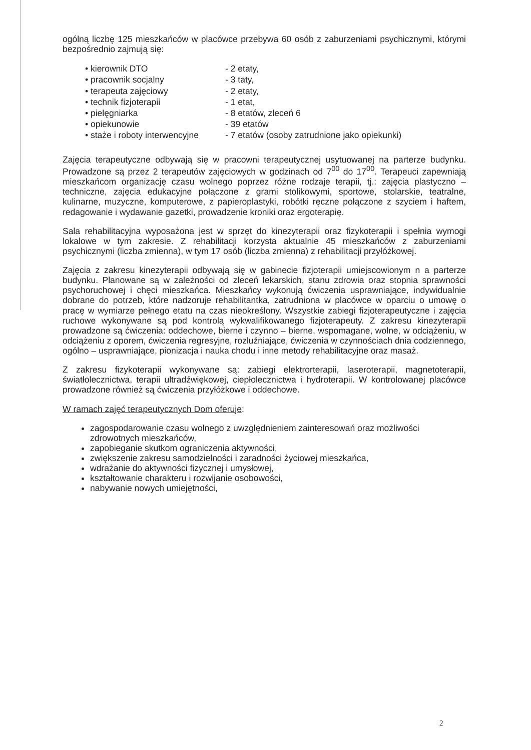ogólną liczbę 125 mieszkańców w placówce przebywa 60 osób z zaburzeniami psychicznymi, którymi bezpośrednio zajmują się:
| • kierownik DTO | - 2 etaty, |
| • pracownik socjalny | - 3 taty, |
| • terapeuta zajęciowy | - 2 etaty, |
| • technik fizjoterapii | - 1 etat, |
| • pielęgniarka | - 8 etatów, zleceń 6 |
| • opiekunowie | - 39 etatów |
| • staże i roboty interwencyjne | - 7 etatów (osoby zatrudnione jako opiekunki) |
Zajęcia terapeutyczne odbywają się w pracowni terapeutycznej usytuowanej na parterze budynku. Prowadzone są przez 2 terapeutów zajęciowych w godzinach od 7<sup>00</sup> do 17<sup>00</sup>. Terapeuci zapewniają mieszkańcom organizację czasu wolnego poprzez różne rodzaje terapii, tj.: zajęcia plastyczno – techniczne, zajęcia edukacyjne połączone z grami stolikowymi, sportowe, stolarskie, teatralne, kulinarne, muzyczne, komputerowe, z papieroplastyki, robótki ręczne połączone z szyciem i haftem, redagowanie i wydawanie gazetki, prowadzenie kroniki oraz ergoterapię.
Sala rehabilitacyjna wyposażona jest w sprzęt do kinezyterapii oraz fizykoterapii i spełnia wymogi lokalowe w tym zakresie. Z rehabilitacji korzysta aktualnie 45 mieszkańców z zaburzeniami psychicznymi (liczba zmienna), w tym 17 osób (liczba zmienna) z rehabilitacji przyłóżkowej.
Zajęcia z zakresu kinezyterapii odbywają się w gabinecie fizjoterapii umiejscowionym n a parterze budynku. Planowane są w zależności od zleceń lekarskich, stanu zdrowia oraz stopnia sprawności psychoruchowej i chęci mieszkańca. Mieszkańcy wykonują ćwiczenia usprawniające, indywidualnie dobrane do potrzeb, które nadzoruje rehabilitantka, zatrudniona w placówce w oparciu o umowę o pracę w wymiarze pełnego etatu na czas nieokreślony. Wszystkie zabiegi fizjoterapeutyczne i zajęcia ruchowe wykonywane są pod kontrolą wykwalifikowanego fizjoterapeuty. Z zakresu kinezyterapii prowadzone są ćwiczenia: oddechowe, bierne i czynno – bierne, wspomagane, wolne, w odciążeniu, w odciążeniu z oporem, ćwiczenia regresyjne, rozluźniające, ćwiczenia w czynnościach dnia codziennego, ogólno – usprawniające, pionizacja i nauka chodu i inne metody rehabilitacyjne oraz masaż.
Z zakresu fizykoterapii wykonywane są: zabiegi elektrorterapii, laseroterapii, magnetoterapii, światłolecznictwa, terapii ultradźwiękowej, ciepłolecznictwa i hydroterapii. W kontrolowanej placówce prowadzone również są ćwiczenia przyłóżkowe i oddechowe.
W ramach zajęć terapeutycznych Dom oferuje:
zagospodarowanie czasu wolnego z uwzględnieniem zainteresowań oraz możliwości zdrowotnych mieszkańców,
zapobieganie skutkom ograniczenia aktywności,
zwiększenie zakresu samodzielności i zaradności życiowej mieszkańca,
wdrażanie do aktywności fizycznej i umysłowej,
kształtowanie charakteru i rozwijanie osobowości,
nabywanie nowych umiejętności,
2